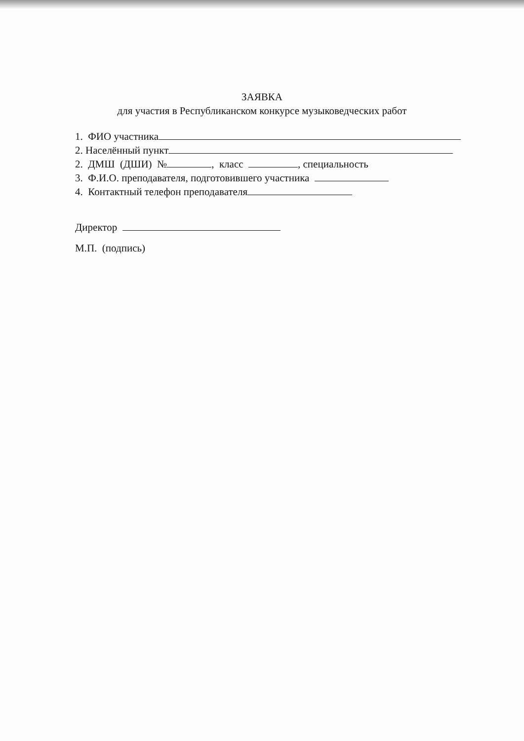ЗАЯВКА
для участия в Республиканском конкурсе музыковедческих работ
1. ФИО участника
2. Населённый пункт
2. ДМШ (ДШИ) № , класс , специальность
3. Ф.И.О. преподавателя, подготовившего участника
4. Контактный телефон преподавателя
Директор
М.П. (подпись)